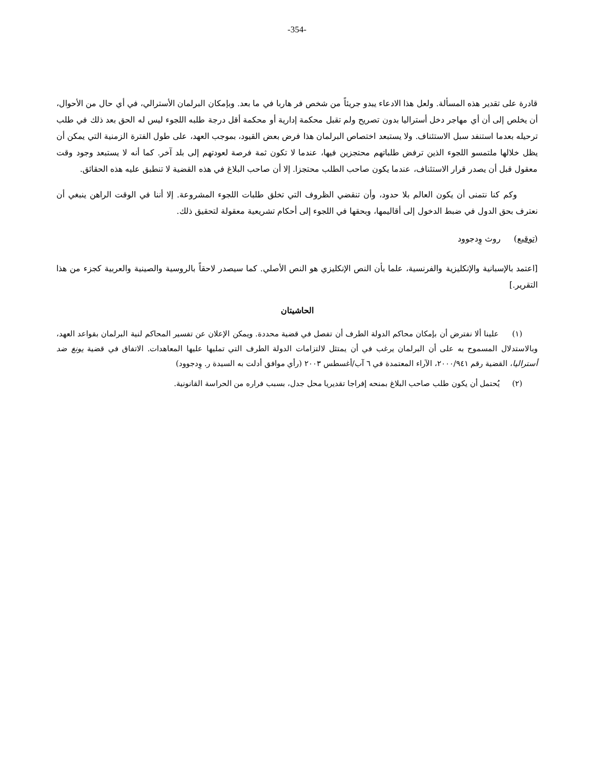-354-
قادرة على تقدير هذه المسألة. ولعل هذا الادعاء يبدو جريئاً من شخص فر هاربا في ما بعد. وبإمكان البرلمان الأسترالي، في أي حال من الأحوال، أن يخلص إلى أن أي مهاجر دخل أستراليا بدون تصريح ولم تقبل محكمة إدارية أو محكمة أقل درجة طلبه اللجوء ليس له الحق بعد ذلك في طلب ترحيله بعدما استنفد سبل الاستئناف. ولا يستبعد اختصاص البرلمان هذا فرض بعض القيود، بموجب العهد، على طول الفترة الزمنية التي يمكن أن يظل خلالها ملتمسو اللجوء الذين ترفض طلباتهم محتجزين فيها، عندما لا تكون ثمة فرصة لعودتهم إلى بلد آخر. كما أنه لا يستبعد وجود وقت معقول قبل أن يصدر قرار الاستئناف، عندما يكون صاحب الطلب محتجزا. إلا أن صاحب البلاغ في هذه القضية لا تنطبق عليه هذه الحقائق.
وكم كنا نتمنى أن يكون العالم بلا حدود، وأن تنقضي الظروف التي تخلق طلبات اللجوء المشروعة. إلا أننا في الوقت الراهن ينبغي أن نعترف بحق الدول في ضبط الدخول إلى أقاليمها، وبحقها في اللجوء إلى أحكام تشريعية معقولة لتحقيق ذلك.
(توقيع) روث وِدجوود
[اعتمد بالإسبانية والإنكليزية والفرنسية، علما بأن النص الإنكليزي هو النص الأصلي. كما سيصدر لاحقاً بالروسية والصينية والعربية كجزء من هذا التقرير.]
الحاشيتان
(١) علينا ألا نفترض أن بإمكان محاكم الدولة الطرف أن تفصل في قضية محددة. ويمكن الإعلان عن تفسير المحاكم لنية البرلمان بقواعد العهد، وبالاستدلال المسموح به على أن البرلمان يرغب في أن يمتثل لالتزامات الدولة الطرف التي تمليها عليها المعاهدات. الاتفاق في قضية يونغ ضد أستراليا، القضية رقم ٢٠٠٠/٩٤١، الآراء المعتمدة في ٦ آب/أغسطس ٢٠٠٣ (رأي موافق أدلت به السيدة ر. وِدجوود)
(٢) يُحتمل أن يكون طلب صاحب البلاغ بمنحه إفراجا تقديريا محل جدل، بسبب فراره من الحراسة القانونية.